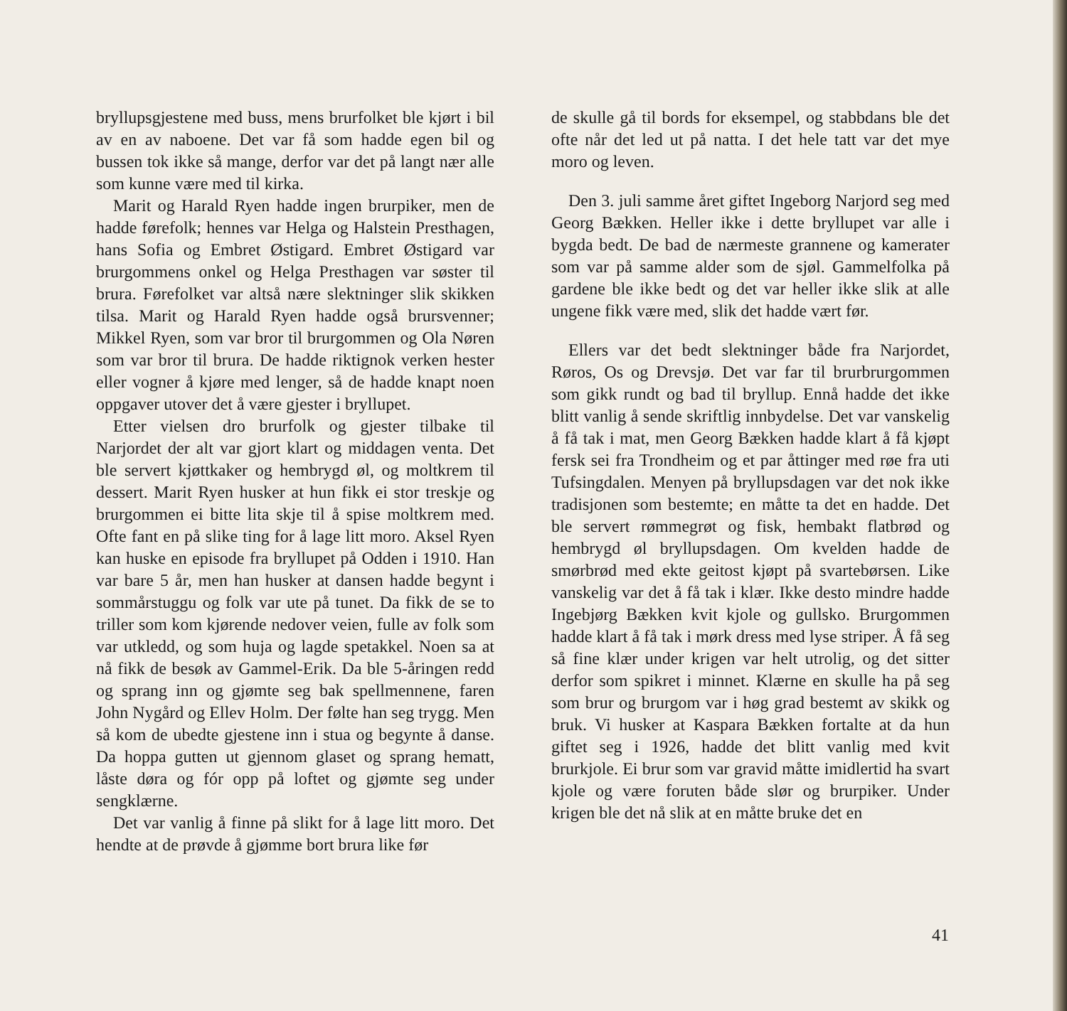bryllupsgjestene med buss, mens brurfolket ble kjørt i bil av en av naboene. Det var få som hadde egen bil og bussen tok ikke så mange, derfor var det på langt nær alle som kunne være med til kirka.
Marit og Harald Ryen hadde ingen brurpiker, men de hadde førefolk; hennes var Helga og Halstein Presthagen, hans Sofia og Embret Østigard. Embret Østigard var brurgommens onkel og Helga Presthagen var søster til brura. Førefolket var altså nære slektninger slik skikken tilsa. Marit og Harald Ryen hadde også brursvenner; Mikkel Ryen, som var bror til brurgommen og Ola Nøren som var bror til brura. De hadde riktignok verken hester eller vogner å kjøre med lenger, så de hadde knapt noen oppgaver utover det å være gjester i bryllupet.
Etter vielsen dro brurfolk og gjester tilbake til Narjordet der alt var gjort klart og middagen venta. Det ble servert kjøttkaker og hembrygd øl, og moltkrem til dessert. Marit Ryen husker at hun fikk ei stor treskje og brurgommen ei bitte lita skje til å spise moltkrem med. Ofte fant en på slike ting for å lage litt moro. Aksel Ryen kan huske en episode fra bryllupet på Odden i 1910. Han var bare 5 år, men han husker at dansen hadde begynt i sommårstuggu og folk var ute på tunet. Da fikk de se to triller som kom kjørende nedover veien, fulle av folk som var utkledd, og som huja og lagde spetakkel. Noen sa at nå fikk de besøk av Gammel-Erik. Da ble 5-åringen redd og sprang inn og gjømte seg bak spellmennene, faren John Nygård og Ellev Holm. Der følte han seg trygg. Men så kom de ubedte gjestene inn i stua og begynte å danse. Da hoppa gutten ut gjennom glaset og sprang hematt, låste døra og fór opp på loftet og gjømte seg under sengklærne.
Det var vanlig å finne på slikt for å lage litt moro. Det hendte at de prøvde å gjømme bort brura like før
de skulle gå til bords for eksempel, og stabbdans ble det ofte når det led ut på natta. I det hele tatt var det mye moro og leven.
Den 3. juli samme året giftet Ingeborg Narjord seg med Georg Bækken. Heller ikke i dette bryllupet var alle i bygda bedt. De bad de nærmeste grannene og kamerater som var på samme alder som de sjøl. Gammelfolka på gardene ble ikke bedt og det var heller ikke slik at alle ungene fikk være med, slik det hadde vært før.
Ellers var det bedt slektninger både fra Narjordet, Røros, Os og Drevsjø. Det var far til brurbrurgommen som gikk rundt og bad til bryllup. Ennå hadde det ikke blitt vanlig å sende skriftlig innbydelse. Det var vanskelig å få tak i mat, men Georg Bækken hadde klart å få kjøpt fersk sei fra Trondheim og et par åttinger med røe fra uti Tufsingdalen. Menyen på bryllupsdagen var det nok ikke tradisjonen som bestemte; en måtte ta det en hadde. Det ble servert rømmegrøt og fisk, hembakt flatbrød og hembrygd øl bryllupsdagen. Om kvelden hadde de smørbrød med ekte geitost kjøpt på svartebørsen. Like vanskelig var det å få tak i klær. Ikke desto mindre hadde Ingebjørg Bækken kvit kjole og gullsko. Brurgommen hadde klart å få tak i mørk dress med lyse striper. Å få seg så fine klær under krigen var helt utrolig, og det sitter derfor som spikret i minnet. Klærne en skulle ha på seg som brur og brurgom var i høg grad bestemt av skikk og bruk. Vi husker at Kaspara Bækken fortalte at da hun giftet seg i 1926, hadde det blitt vanlig med kvit brurkjole. Ei brur som var gravid måtte imidlertid ha svart kjole og være foruten både slør og brurpiker. Under krigen ble det nå slik at en måtte bruke det en
41